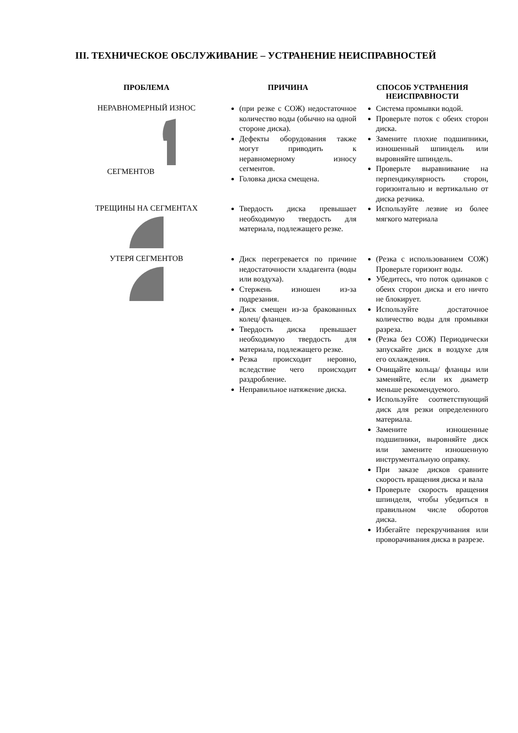III. ТЕХНИЧЕСКОЕ ОБСЛУЖИВАНИЕ – УСТРАНЕНИЕ НЕИСПРАВНОСТЕЙ
| ПРОБЛЕМА | ПРИЧИНА | СПОСОБ УСТРАНЕНИЯ НЕИСПРАВНОСТИ |
| --- | --- | --- |
| НЕРАВНОМЕРНЫЙ ИЗНОС СЕГМЕНТОВ | (при резке с СОЖ) недостаточное количество воды (обычно на одной стороне диска). Дефекты оборудования также могут приводить к неравномерному износу сегментов. Головка диска смещена. | Система промывки водой. Проверьте поток с обеих сторон диска. Замените плохие подшипники, изношенный шпиндель или выровняйте шпиндель. Проверьте выравнивание на перпендикулярность сторон, горизонтально и вертикально от диска резчика. |
| ТРЕЩИНЫ НА СЕГМЕНТАХ | Твердость диска превышает необходимую твердость для материала, подлежащего резке. | Используйте лезвие из более мягкого материала |
| УТЕРЯ СЕГМЕНТОВ | Диск перегревается по причине недостаточности хладагента (воды или воздуха). Стержень изношен из-за подрезания. Диск смещен из-за бракованных колец/ фланцев. Твердость диска превышает необходимую твердость для материала, подлежащего резке. Резка происходит неровно, вследствие чего происходит раздробление. Неправильное натяжение диска. | (Резка с использованием СОЖ) Проверьте горизонт воды. Убедитесь, что поток одинаков с обеих сторон диска и его ничто не блокирует. Используйте достаточное количество воды для промывки разреза. (Резка без СОЖ) Периодически запускайте диск в воздухе для его охлаждения. Очищайте кольца/ фланцы или заменяйте, если их диаметр меньше рекомендуемого. Используйте соответствующий диск для резки определенного материала. Замените изношенные подшипники, выровняйте диск или замените изношенную инструментальную оправку. При заказе дисков сравните скорость вращения диска и вала Проверьте скорость вращения шпинделя, чтобы убедиться в правильном числе оборотов диска. Избегайте перекручивания или проворачивания диска в разрезе. |